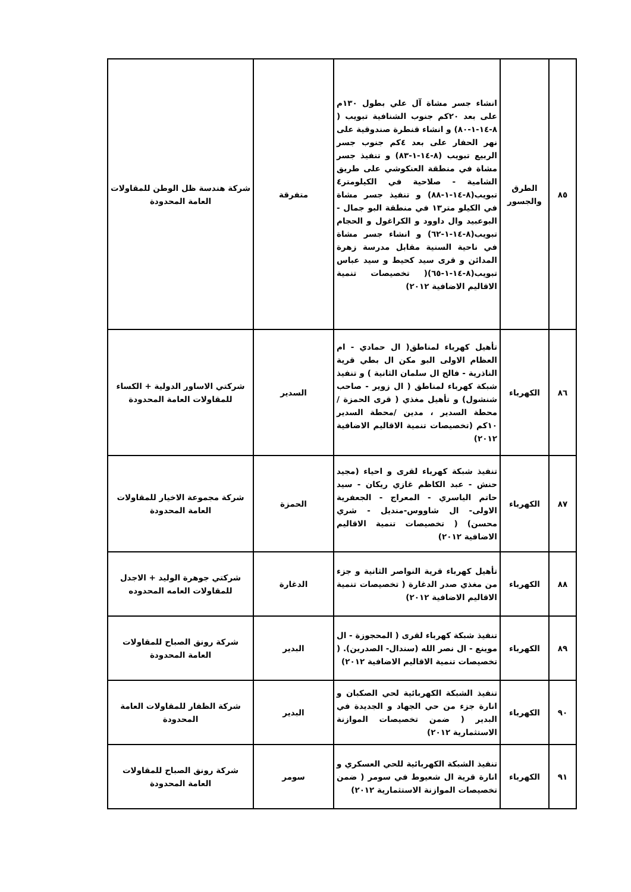| ٨٥ | الطرق والجسور | انشاء جسر مشاة آل علي بطول ١٣٠م على بعد ٢٠كم جنوب الشنافية تبويب ( ٨-١٤-١-٨٠) و انشاء قنطرة صندوقية على نهر الحفار على بعد ٤كم جنوب جسر الربيع تبويب (٨-١٤-١-٨٣) و تنفيذ جسر مشاة في منطقة العنكوشي على طريق الشامية - صلاحية في الكيلومتر٤ تبويب(٨-١٤-١-٨٨) و تنفيذ جسر مشاة في الكيلو متر١٣ في منطقة البو جمال - البوعبيد وال داوود و الكراغول و الحجام تبويب(٨-١٤-١-٦٢) و انشاء جسر مشاة في ناحية السنية مقابل مدرسة زهرة المدائن و قرى سيد كحيط و سيد عباس تبويب(٨-١٤-١-٦٥)( تخصيصات تنمية الاقاليم الاضافية ٢٠١٢) | متفرقة | شركة هندسة ظل الوطن للمقاولات العامة المحدودة |
| ٨٦ | الكهرباء | تأهيل كهرباء لمناطق( ال حمادي - ام العظام الاولى البو مكن ال بطي قرية الناذرية - فالح ال سلمان الثانية ) و تنفيذ شبكة كهرباء لمناطق ( ال زوير - صاحب شنشول) و تأهيل مغذي ( قرى الحمزة / محطة السدير ، مدين /محطة السدير ١٠كم (تخصيصات تنمية الاقاليم الاضافية ٢٠١٢) | السدير | شركتي الاساور الدولية + الكساء للمقاولات العامة المحدودة |
| ٨٧ | الكهرباء | تنفيذ شبكة كهرباء لقرى و احياء (مجيد حنش - عبد الكاظم غازي ريكان - سيد حاتم الياسري - المعراج - الجعفرية الاولى- ال شاووس-منديل - شري محسن) ( تخصيصات تنمية الاقاليم الاضافية ٢٠١٢) | الحمزة | شركة مجموعة الاخيار للمقاولات العامة المحدودة |
| ٨٨ | الكهرباء | تأهيل كهرباء قرية النواصر الثانية و جزء من مغذي صدر الدغارة ( تخصيصات تنمية الاقاليم الاضافية ٢٠١٢) | الدغارة | شركتي جوهرة الوليد + الاجدل للمقاولات العامه المحدوده |
| ٨٩ | الكهرباء | تنفيذ شبكة كهرباء لقرى ( المحجوزة - ال موينع - ال نصر الله (سندال- الصدرين). ( تخصيصات تنمية الاقاليم الاضافية ٢٠١٢) | البدير | شركة رونق الصباح للمقاولات العامة المحدودة |
| ٩٠ | الكهرباء | تنفيذ الشبكة الكهربائية لحي الصكبان و انارة جزء من حي الجهاد و الجديدة في البدير ( ضمن تخصيصات الموازنة الاستثمارية ٢٠١٢) | البدير | شركة الظفار للمقاولات العامة المحدودة |
| ٩١ | الكهرباء | تنفيذ الشبكة الكهربائية للحي العسكري و انارة قرية ال شعيوط في سومر ( ضمن تخصيصات الموازنة الاستثمارية ٢٠١٢) | سومر | شركة رونق الصباح للمقاولات العامة المحدودة |